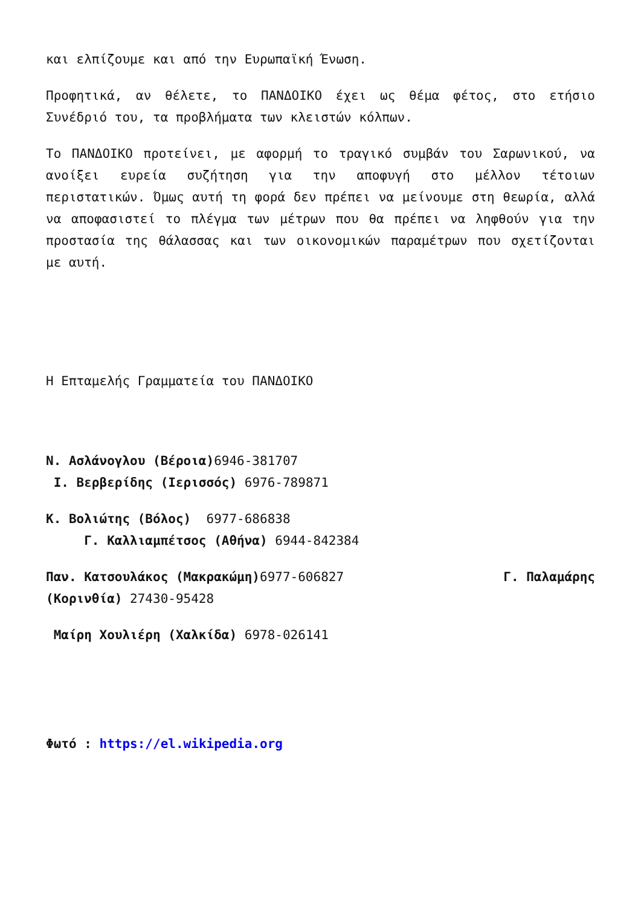και ελπίζουμε και από την Ευρωπαϊκή Ένωση.
Προφητικά, αν θέλετε, το ΠΑΝΔΟΙΚΟ έχει ως θέμα φέτος, στο ετήσιο Συνέδριό του, τα προβλήματα των κλειστών κόλπων.
Το ΠΑΝΔΟΙΚΟ προτείνει, με αφορμή το τραγικό συμβάν του Σαρωνικού, να ανοίξει ευρεία συζήτηση για την αποφυγή στο μέλλον τέτοιων περιστατικών. Όμως αυτή τη φορά δεν πρέπει να μείνουμε στη θεωρία, αλλά να αποφασιστεί το πλέγμα των μέτρων που θα πρέπει να ληφθούν για την προστασία της θάλασσας και των οικονομικών παραμέτρων που σχετίζονται με αυτή.
Η Επταμελής Γραμματεία του ΠΑΝΔΟΙΚΟ
Ν. Ασλάνογλου (Βέροια) 6946-381707
Ι. Βερβερίδης (Ιερισσός) 6976-789871
Κ. Βολιώτης (Βόλος) 6977-686838
Γ. Καλλιαμπέτσος (Αθήνα) 6944-842384
Παν. Κατσουλάκος (Μακρακώμη) 6977-606827 Γ. Παλαμάρης
(Κορινθία) 27430-95428
Μαίρη Χουλιέρη (Χαλκίδα) 6978-026141
Φωτό : https://el.wikipedia.org